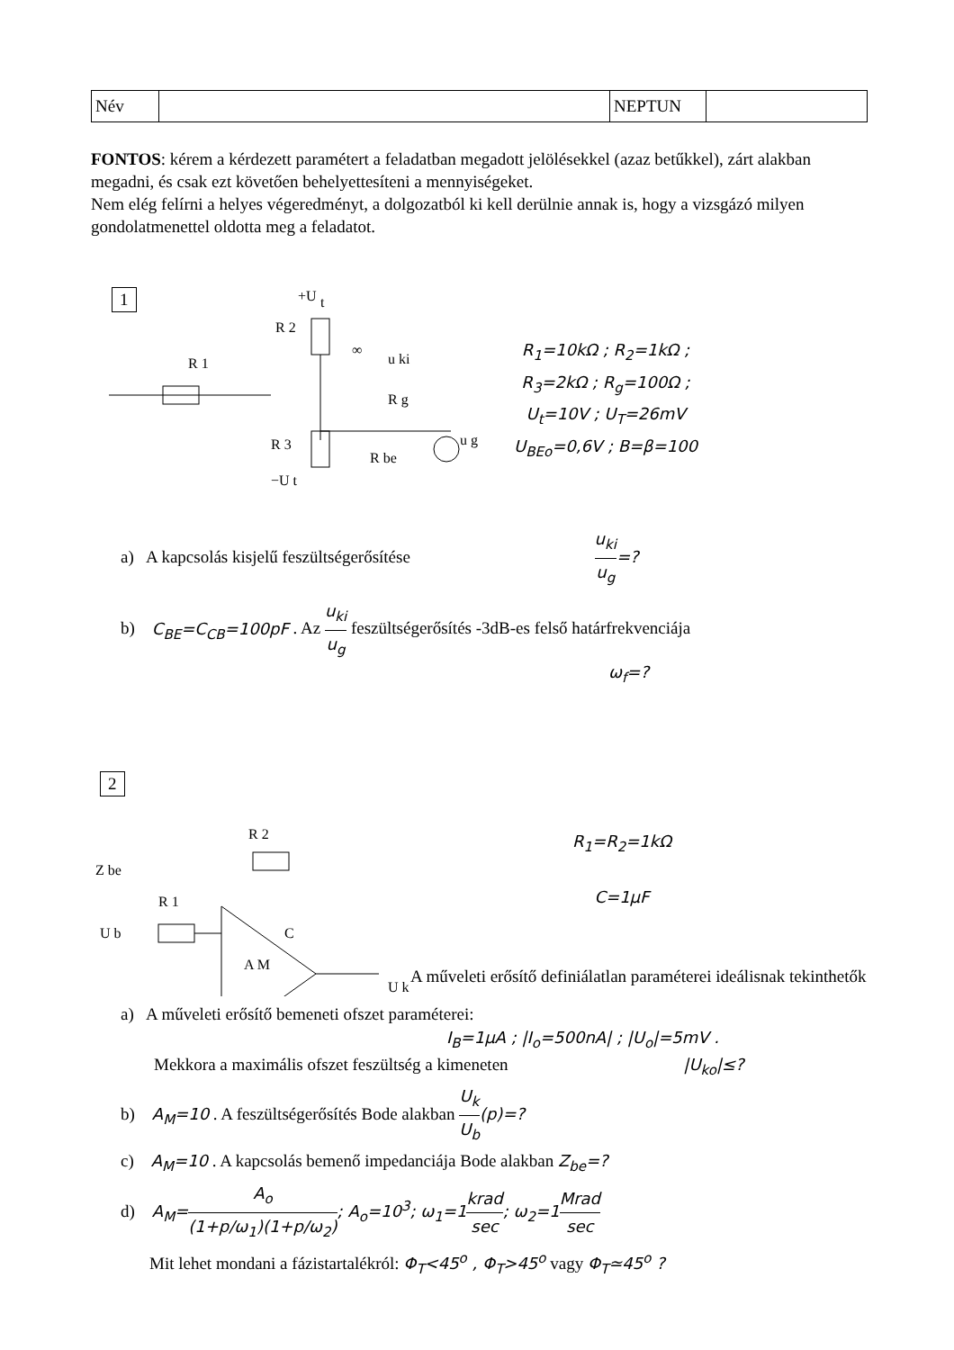| Név | | NEPTUN | |
FONTOS: kérem a kérdezett paramétert a feladatban megadott jelölésekkel (azaz betűkkel), zárt alakban megadni, és csak ezt követően behelyettesíteni a mennyiségeket.
Nem elég felírni a helyes végeredményt, a dolgozatból ki kell derülnie annak is, hogy a vizsgázó milyen gondolatmenettel oldotta meg a feladatot.
1
+U
t
R 2
R 1
∞
u ki
R 3
R g
R be
−U t
u g
R<sub>1</sub>=10kΩ ; R<sub>2</sub>=1kΩ ;
R<sub>3</sub>=2kΩ ; R<sub>g</sub>=100Ω ;
U<sub>t</sub>=10V ; U<sub>T</sub>=26mV
U<sub>BEo</sub>=0,6V ; B=β=100
a) A kapcsolás kisjelű feszültségerősítése u<sub>ki</sub> u<sub>g</sub>=?
b) C<sub>BE</sub>=C<sub>CB</sub>=100pF . Az u<sub>ki</sub> u<sub>g</sub> feszültségerősítés -3dB-es felső határfrekvenciája
ω<sub>f</sub>=?
2
Z be
R 2
R 1
C
U b
A M
U k
R<sub>1</sub>=R<sub>2</sub>=1kΩ
C=1μF
A műveleti erősítő definiálatlan paraméterei ideálisnak tekinthetők
a) A műveleti erősítő bemeneti ofszet paraméterei:
I<sub>B</sub>=1μA ; |I<sub>o</sub>=500nA| ; |U<sub>o</sub>|=5mV .
Mekkora a maximális ofszet feszültség a kimeneten |U<sub>ko</sub>|≤?
b) A<sub>M</sub>=10 . A feszültségerősítés Bode alakban U<sub>k</sub> U<sub>b</sub>(p)=?
c) A<sub>M</sub>=10 . A kapcsolás bemenő impedanciája Bode alakban Z<sub>be</sub>=?
d) A<sub>M</sub>=A<sub>o</sub> (1+p/ω<sub>1</sub>)(1+p/ω<sub>2</sub>); A<sub>o</sub>=10<sup>3</sup>; ω<sub>1</sub>=1krad sec; ω<sub>2</sub>=1Mrad sec
Mit lehet mondani a fázistartalékról: Φ<sub>T</sub><45<sup>o</sup> , Φ<sub>T</sub>>45<sup>o</sup> vagy Φ<sub>T</sub>≃45<sup>o</sup> ?